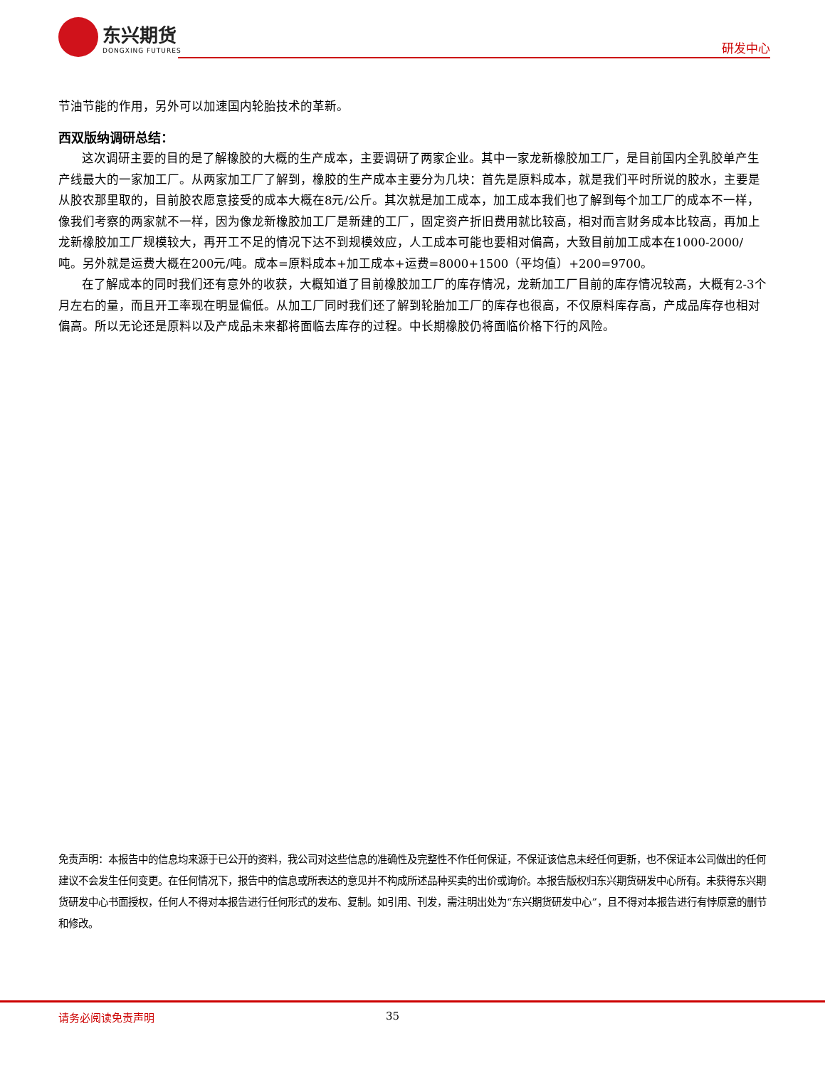东兴期货
DONGXING FUTURES
研发中心
节油节能的作用，另外可以加速国内轮胎技术的革新。
西双版纳调研总结：
这次调研主要的目的是了解橡胶的大概的生产成本，主要调研了两家企业。其中一家龙新橡胶加工厂，是目前国内全乳胶单产生产线最大的一家加工厂。从两家加工厂了解到，橡胶的生产成本主要分为几块：首先是原料成本，就是我们平时所说的胶水，主要是从胶农那里取的，目前胶农愿意接受的成本大概在8元/公斤。其次就是加工成本，加工成本我们也了解到每个加工厂的成本不一样，像我们考察的两家就不一样，因为像龙新橡胶加工厂是新建的工厂，固定资产折旧费用就比较高，相对而言财务成本比较高，再加上龙新橡胶加工厂规模较大，再开工不足的情况下达不到规模效应，人工成本可能也要相对偏高，大致目前加工成本在1000-2000/吨。另外就是运费大概在200元/吨。成本=原料成本+加工成本+运费=8000+1500（平均值）+200=9700。
在了解成本的同时我们还有意外的收获，大概知道了目前橡胶加工厂的库存情况，龙新加工厂目前的库存情况较高，大概有2-3个月左右的量，而且开工率现在明显偏低。从加工厂同时我们还了解到轮胎加工厂的库存也很高，不仅原料库存高，产成品库存也相对偏高。所以无论还是原料以及产成品未来都将面临去库存的过程。中长期橡胶仍将面临价格下行的风险。
免责声明：本报告中的信息均来源于已公开的资料，我公司对这些信息的准确性及完整性不作任何保证，不保证该信息未经任何更新，也不保证本公司做出的任何建议不会发生任何变更。在任何情况下，报告中的信息或所表达的意见并不构成所述品种买卖的出价或询价。本报告版权归东兴期货研发中心所有。未获得东兴期货研发中心书面授权，任何人不得对本报告进行任何形式的发布、复制。如引用、刊发，需注明出处为“东兴期货研发中心”，且不得对本报告进行有悖原意的删节和修改。
请务必阅读免责声明 35